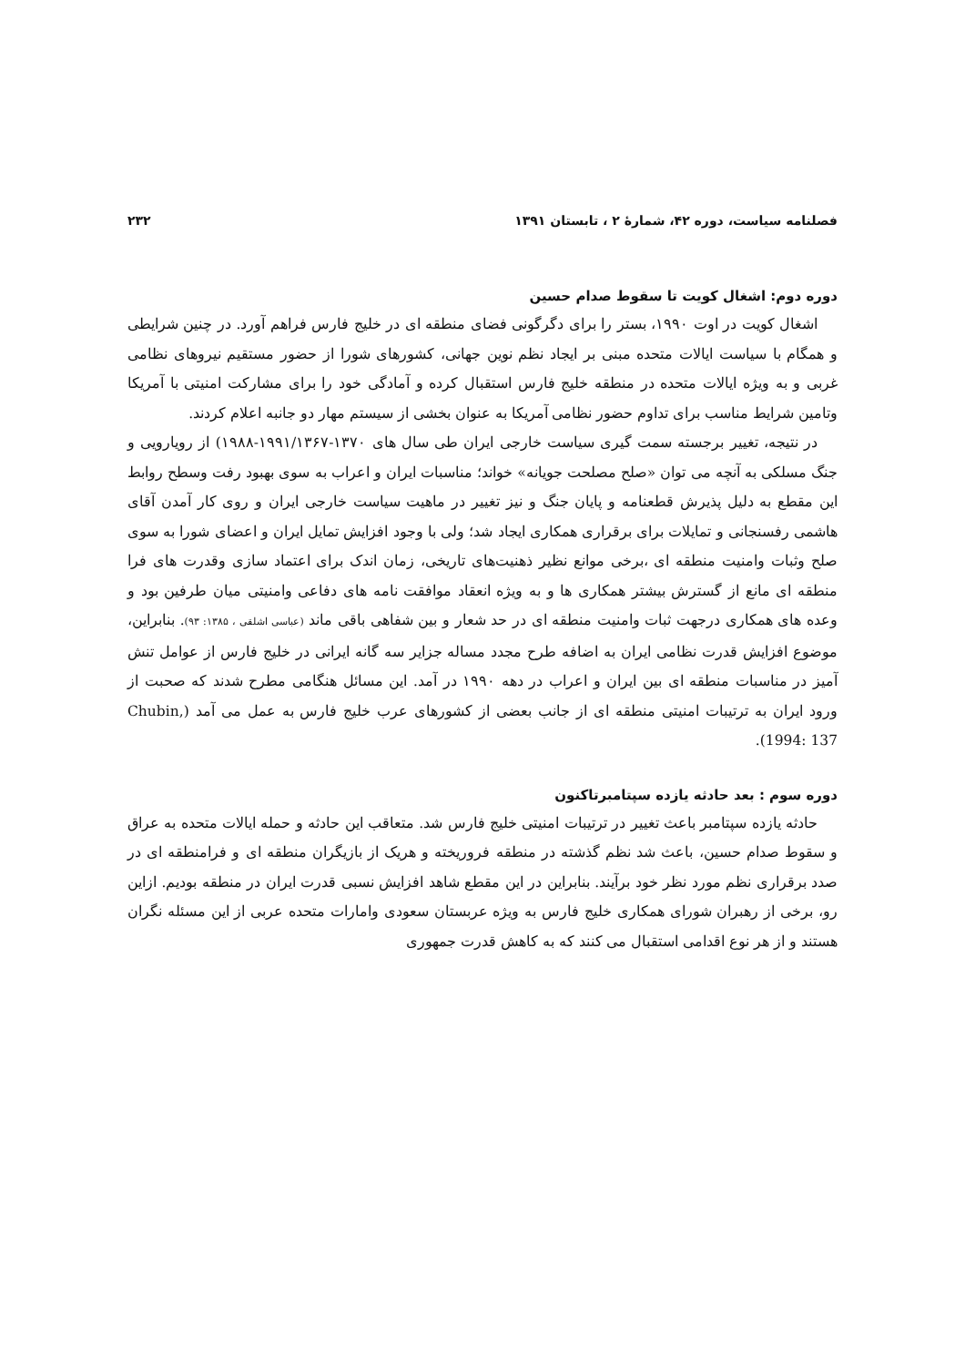فصلنامه سیاست، دوره ۴۲، شمارهٔ ۲ ، تابستان ۱۳۹۱ ۲۳۲
دوره دوم: اشغال کویت تا سقوط صدام حسین
اشغال کویت در اوت ۱۹۹۰، بستر را برای دگرگونی فضای منطقه ای در خلیج فارس فراهم آورد. در چنین شرایطی و همگام با سیاست ایالات متحده مبنی بر ایجاد نظم نوین جهانی، کشورهای شورا از حضور مستقیم نیروهای نظامی غربی و به ویژه ایالات متحده در منطقه خلیج فارس استقبال کرده و آمادگی خود را برای مشارکت امنیتی با آمریکا وتامین شرایط مناسب برای تداوم حضور نظامی آمریکا به عنوان بخشی از سیستم مهار دو جانبه اعلام کردند.
در نتیجه، تغییر برجسته سمت گیری سیاست خارجی ایران طی سال های ۱۳۷۰-۱۹۹۱/۱۳۶۷-۱۹۸۸) از رویارویی و جنگ مسلکی به آنچه می توان «صلح مصلحت جویانه» خواند؛ مناسبات ایران و اعراب به سوی بهبود رفت وسطح روابط این مقطع به دلیل پذیرش قطعنامه و پایان جنگ و نیز تغییر در ماهیت سیاست خارجی ایران و روی کار آمدن آقای هاشمی رفسنجانی و تمایلات برای برقراری همکاری ایجاد شد؛ ولی با وجود افزایش تمایل ایران و اعضای شورا به سوی صلح وثبات وامنیت منطقه ای ،برخی موانع نظیر ذهنیت‌های تاریخی، زمان اندک برای اعتماد سازی وقدرت های فرا منطقه ای مانع از گسترش بیشتر همکاری ها و به ویژه انعقاد موافقت نامه های دفاعی وامنیتی میان طرفین بود و وعده های همکاری درجهت ثبات وامنیت منطقه ای در حد شعار و بین شفاهی باقی ماند (عباسی اشلقی ، ۱۳۸۵: ۹۳). بنابراین، موضوع افزایش قدرت نظامی ایران به اضافه طرح مجدد مساله جزایر سه گانه ایرانی در خلیج فارس از عوامل تنش آمیز در مناسبات منطقه ای بین ایران و اعراب در دهه ۱۹۹۰ در آمد. این مسائل هنگامی مطرح شدند که صحبت از ورود ایران به ترتیبات امنیتی منطقه ای از جانب بعضی از کشورهای عرب خلیج فارس به عمل می آمد (Chubin, 1994: 137).
دوره سوم : بعد حادثه یازده سپتامبرتاکنون
حادثه یازده سپتامبر باعث تغییر در ترتیبات امنیتی خلیج فارس شد. متعاقب این حادثه و حمله ایالات متحده به عراق و سقوط صدام حسین، باعث شد نظم گذشته در منطقه فروریخته و هریک از بازیگران منطقه ای و فرامنطقه ای در صدد برقراری نظم مورد نظر خود برآیند. بنابراین در این مقطع شاهد افزایش نسبی قدرت ایران در منطقه بودیم. ازاین رو، برخی از رهبران شورای همکاری خلیج فارس به ویژه عربستان سعودی وامارات متحده عربی از این مسئله نگران هستند و از هر نوع اقدامی استقبال می کنند که به کاهش قدرت جمهوری